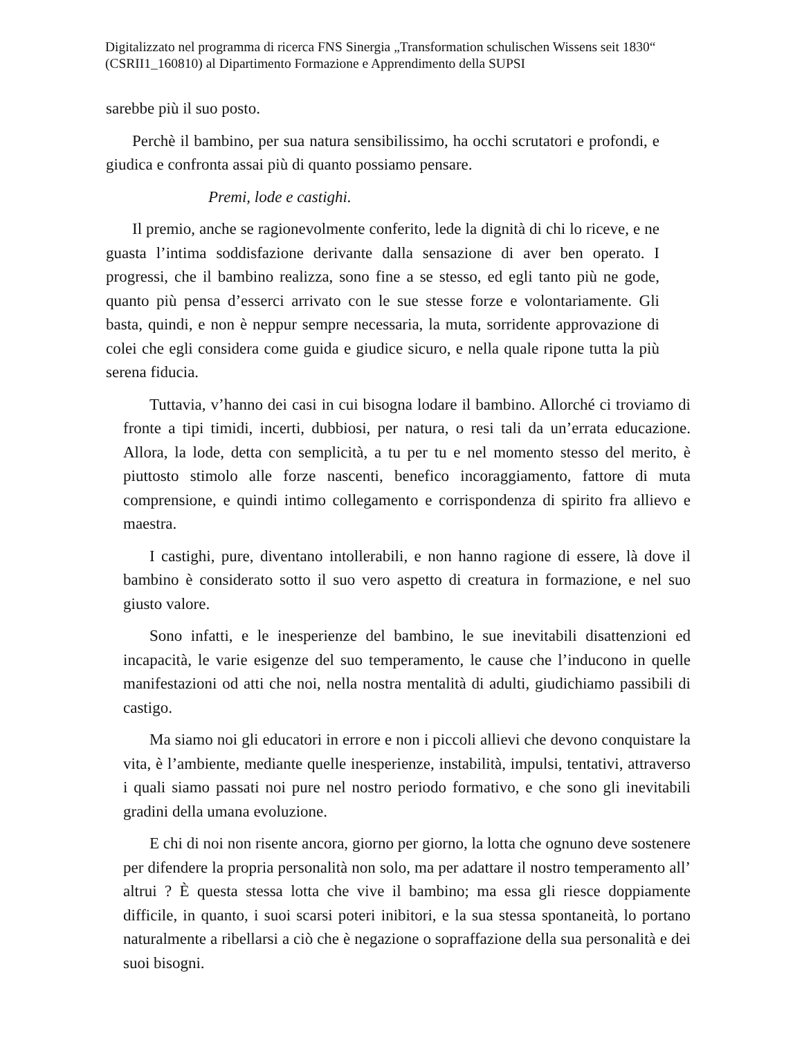Digitalizzato nel programma di ricerca FNS Sinergia „Transformation schulischen Wissens seit 1830“ (CSRII1_160810) al Dipartimento Formazione e Apprendimento della SUPSI
sarebbe più il suo posto.
Perchè il bambino, per sua natura sensibilissimo, ha occhi scrutatori e profondi, e giudica e confronta assai più di quanto possiamo pensare.
Premi, lode e castighi.
Il premio, anche se ragionevolmente conferito, lede la dignità di chi lo riceve, e ne guasta l’intima soddisfazione derivante dalla sensazione di aver ben operato. I progressi, che il bambino realizza, sono fine a se stesso, ed egli tanto più ne gode, quanto più pensa d’esserci arrivato con le sue stesse forze e volontariamente. Gli basta, quindi, e non è neppur sempre necessaria, la muta, sorridente approvazione di colei che egli considera come guida e giudice sicuro, e nella quale ripone tutta la più serena fiducia.
Tuttavia, v’hanno dei casi in cui bisogna lodare il bambino. Allorché ci troviamo di fronte a tipi timidi, incerti, dubbiosi, per natura, o resi tali da un’errata educazione. Allora, la lode, detta con semplicità, a tu per tu e nel momento stesso del merito, è piuttosto stimolo alle forze nascenti, benefico incoraggiamento, fattore di muta comprensione, e quindi intimo collegamento e corrispondenza di spirito fra allievo e maestra.
I castighi, pure, diventano intollerabili, e non hanno ragione di essere, là dove il bambino è considerato sotto il suo vero aspetto di creatura in formazione, e nel suo giusto valore.
Sono infatti, e le inesperienze del bambino, le sue inevitabili disattenzioni ed incapacità, le varie esigenze del suo temperamento, le cause che l’inducono in quelle manifestazioni od atti che noi, nella nostra mentalità di adulti, giudichiamo passibili di castigo.
Ma siamo noi gli educatori in errore e non i piccoli allievi che devono conquistare la vita, è l’ambiente, mediante quelle inesperienze, instabilità, impulsi, tentativi, attraverso i quali siamo passati noi pure nel nostro periodo formativo, e che sono gli inevitabili gradini della umana evoluzione.
E chi di noi non risente ancora, giorno per giorno, la lotta che ognuno deve sostenere per difendere la propria personalità non solo, ma per adattare il nostro temperamento all’ altrui ? È questa stessa lotta che vive il bambino; ma essa gli riesce doppiamente difficile, in quanto, i suoi scarsi poteri inibitori, e la sua stessa spontaneità, lo portano naturalmente a ribellarsi a ciò che è negazione o sopraffazione della sua personalità e dei suoi bisogni.